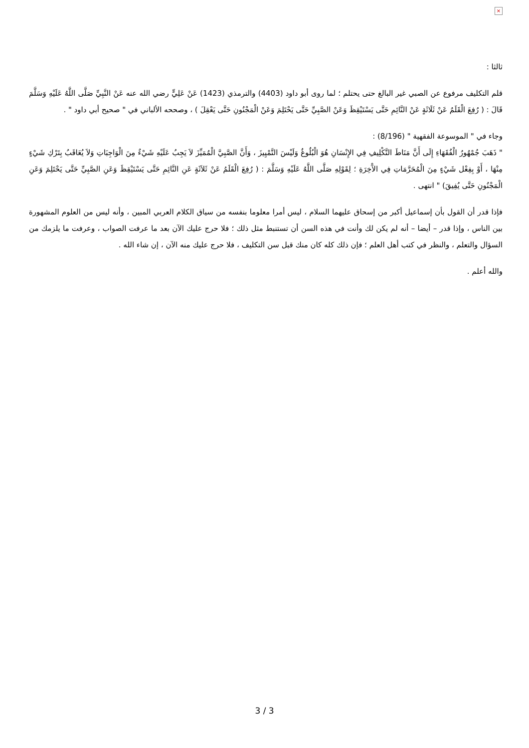×
ثالثا :
قلم التكليف مرفوع عن الصبي غير البالغ حتى يحتلم ؛ لما روى أبو داود (4403) والترمذي (1423) عَنْ عَلِيٍّ رضي الله عنه عَنْ النَّبِيِّ صَلَّى اللَّهُ عَلَيْهِ وَسَلَّمَ قَالَ : ( رُفِعَ الْقَلَمُ عَنْ ثَلَاثَةٍ عَنْ النَّائِمِ حَتَّى يَسْتَيْقِظَ وَعَنْ الصَّبِيِّ حَتَّى يَحْتَلِمَ وَعَنْ الْمَجْنُونِ حَتَّى يَعْقِلَ ) ، وصححه الألباني في " صحيح أبي داود " .
وجاء في " الموسوعة الفقهية " (8/196) :
" ذَهَبَ جُمْهُورُ الْفُقَهَاءِ إِلَى أَنَّ مَنَاطَ التَّكْلِيفِ فِي الإِنْسَانِ هُوَ الْبُلُوغُ وَلَيْسَ التَّمْيِيزَ ، وَأَنَّ الصَّبِيَّ الْمُمَيِّزَ لاَ يَجِبُ عَلَيْهِ شَيْءٌ مِنَ الْوَاجِبَاتِ وَلاَ يُعَاقَبُ بِتَرْكِ شَيْءٍ مِنْهَا ، أَوْ بِفِعْل شَيْءٍ مِنَ الْمُحَرَّمَاتِ فِي الآْخِرَةِ ؛ لِقَوْلِهِ صَلَّى اللَّهُ عَلَيْهِ وَسَلَّمَ : ( رُفِعَ الْقَلَمُ عَنْ ثَلاَثَةٍ عَنِ النَّائِمِ حَتَّى يَسْتَيْقِظَ وَعَنِ الصَّبِيِّ حَتَّى يَحْتَلِمَ وَعَنِ الْمَجْنُونِ حَتَّى يُفِيقَ) " انتهى .
فإذا قدر أن القول بأن إسماعيل أكبر من إسحاق عليهما السلام ، ليس أمرا معلوما بنفسه من سياق الكلام العربي المبين ، وأنه ليس من العلوم المشهورة بين الناس ، وإذا قدر – أيضا – أنه لم يكن لك وأنت في هذه السن أن تستنبط مثل ذلك ؛ فلا حرج عليك الآن بعد ما عرفت الصواب ، وعرفت ما يلزمك من السؤال والتعلم ، والنظر في كتب أهل العلم ؛ فإن ذلك كله كان منك قبل سن التكليف ، فلا حرج عليك منه الآن ، إن شاء الله .
والله أعلم .
3 / 3